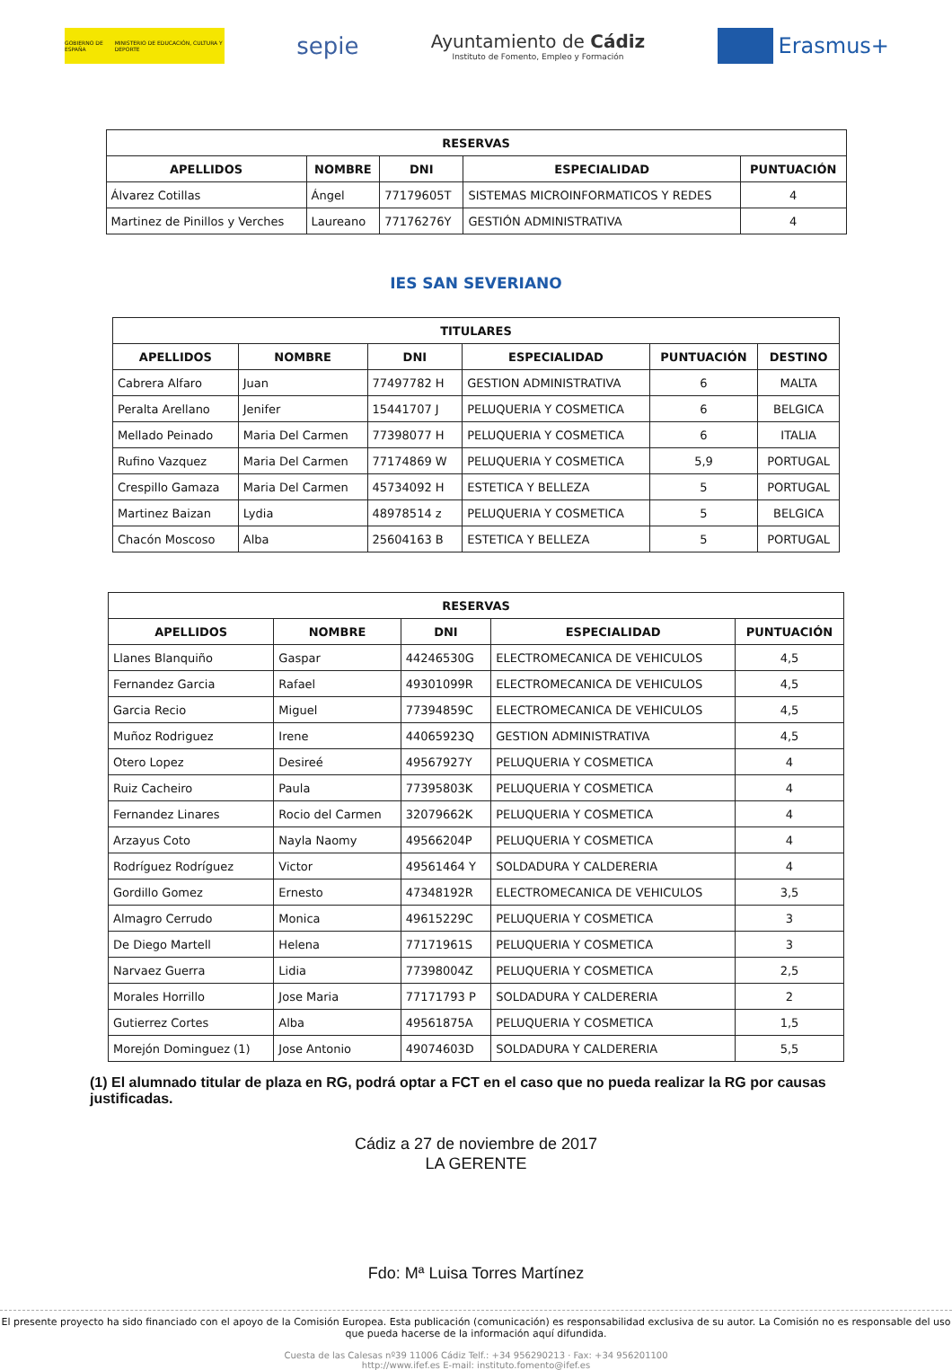GOBIERNO DE ESPAÑA MINISTERIO DE EDUCACIÓN, CULTURA Y DEPORTE
sepie
Ayuntamiento de Cádiz
Instituto de Fomento, Empleo y Formación
Erasmus+
| RESERVAS | | | | |
| --- | --- | --- | --- | --- |
| APELLIDOS | NOMBRE | DNI | ESPECIALIDAD | PUNTUACIÓN |
| Álvarez Cotillas | Ángel | 77179605T | SISTEMAS MICROINFORMATICOS Y REDES | 4 |
| Martinez de Pinillos y Verches | Laureano | 77176276Y | GESTIÓN ADMINISTRATIVA | 4 |
IES SAN SEVERIANO
| TITULARES | | | | | |
| --- | --- | --- | --- | --- | --- |
| APELLIDOS | NOMBRE | DNI | ESPECIALIDAD | PUNTUACIÓN | DESTINO |
| Cabrera Alfaro | Juan | 77497782 H | GESTION ADMINISTRATIVA | 6 | MALTA |
| Peralta Arellano | Jenifer | 15441707 J | PELUQUERIA Y COSMETICA | 6 | BELGICA |
| Mellado Peinado | Maria Del Carmen | 77398077 H | PELUQUERIA Y COSMETICA | 6 | ITALIA |
| Rufino Vazquez | Maria Del Carmen | 77174869 W | PELUQUERIA Y COSMETICA | 5,9 | PORTUGAL |
| Crespillo Gamaza | Maria Del Carmen | 45734092 H | ESTETICA Y BELLEZA | 5 | PORTUGAL |
| Martinez Baizan | Lydia | 48978514 z | PELUQUERIA Y COSMETICA | 5 | BELGICA |
| Chacón Moscoso | Alba | 25604163 B | ESTETICA Y BELLEZA | 5 | PORTUGAL |
| RESERVAS | | | | |
| --- | --- | --- | --- | --- |
| APELLIDOS | NOMBRE | DNI | ESPECIALIDAD | PUNTUACIÓN |
| Llanes Blanquiño | Gaspar | 44246530G | ELECTROMECANICA DE VEHICULOS | 4,5 |
| Fernandez Garcia | Rafael | 49301099R | ELECTROMECANICA DE VEHICULOS | 4,5 |
| Garcia Recio | Miguel | 77394859C | ELECTROMECANICA DE VEHICULOS | 4,5 |
| Muñoz Rodriguez | Irene | 44065923Q | GESTION ADMINISTRATIVA | 4,5 |
| Otero Lopez | Desireé | 49567927Y | PELUQUERIA Y COSMETICA | 4 |
| Ruiz Cacheiro | Paula | 77395803K | PELUQUERIA Y COSMETICA | 4 |
| Fernandez Linares | Rocio del Carmen | 32079662K | PELUQUERIA Y COSMETICA | 4 |
| Arzayus Coto | Nayla Naomy | 49566204P | PELUQUERIA Y COSMETICA | 4 |
| Rodríguez Rodríguez | Victor | 49561464 Y | SOLDADURA Y CALDERERIA | 4 |
| Gordillo Gomez | Ernesto | 47348192R | ELECTROMECANICA DE VEHICULOS | 3,5 |
| Almagro Cerrudo | Monica | 49615229C | PELUQUERIA Y COSMETICA | 3 |
| De Diego Martell | Helena | 77171961S | PELUQUERIA Y COSMETICA | 3 |
| Narvaez Guerra | Lidia | 77398004Z | PELUQUERIA Y COSMETICA | 2,5 |
| Morales Horrillo | Jose Maria | 77171793 P | SOLDADURA Y CALDERERIA | 2 |
| Gutierrez Cortes | Alba | 49561875A | PELUQUERIA Y COSMETICA | 1,5 |
| Morejón Dominguez (1) | Jose Antonio | 49074603D | SOLDADURA Y CALDERERIA | 5,5 |
(1) El alumnado titular de plaza en RG, podrá optar a FCT en el caso que no pueda realizar la RG por causas justificadas.
Cádiz a 27 de noviembre de 2017
LA GERENTE
Fdo: Mª Luisa Torres Martínez
El presente proyecto ha sido financiado con el apoyo de la Comisión Europea. Esta publicación (comunicación) es responsabilidad exclusiva de su autor. La Comisión no es responsable del uso que pueda hacerse de la información aquí difundida.
Cuesta de las Calesas nº39 11006 Cádiz Telf.: +34 956290213 · Fax: +34 956201100
http://www.ifef.es E-mail: instituto.fomento@ifef.es